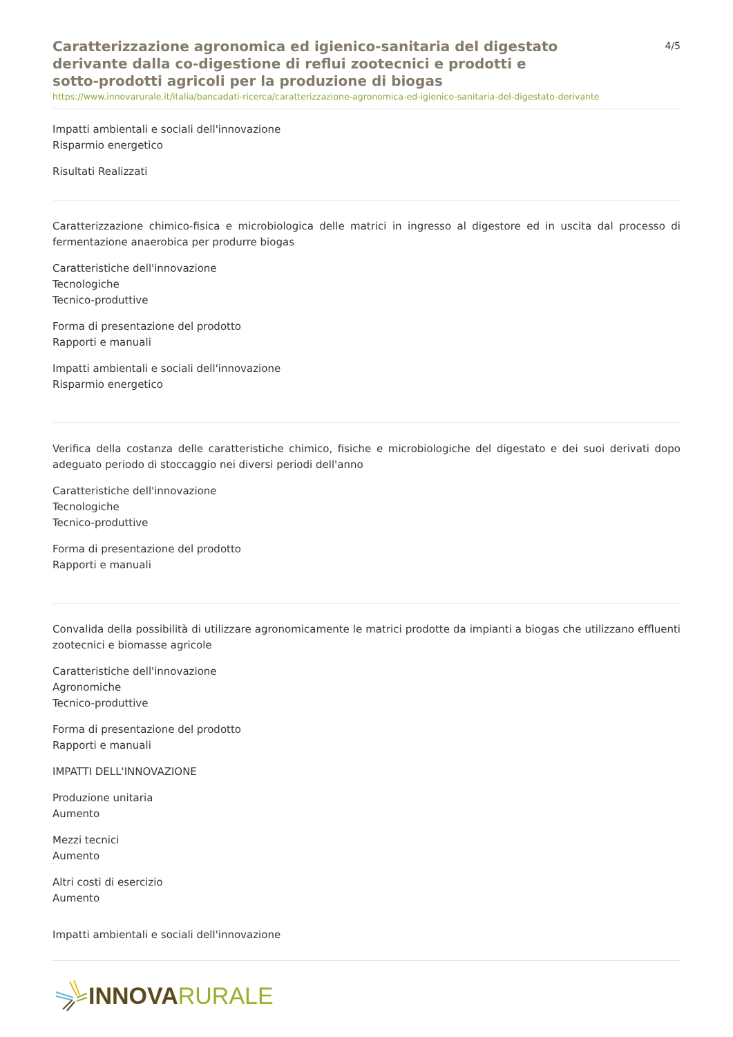Caratterizzazione agronomica ed igienico-sanitaria del digestato derivante dalla co-digestione di reflui zootecnici e prodotti e sotto-prodotti agricoli per la produzione di biogas
4/5
https://www.innovarurale.it/italia/bancadati-ricerca/caratterizzazione-agronomica-ed-igienico-sanitaria-del-digestato-derivante
Impatti ambientali e sociali dell'innovazione
Risparmio energetico
Risultati Realizzati
Caratterizzazione chimico-fisica e microbiologica delle matrici in ingresso al digestore ed in uscita dal processo di fermentazione anaerobica per produrre biogas
Caratteristiche dell'innovazione
Tecnologiche
Tecnico-produttive
Forma di presentazione del prodotto
Rapporti e manuali
Impatti ambientali e sociali dell'innovazione
Risparmio energetico
Verifica della costanza delle caratteristiche chimico, fisiche e microbiologiche del digestato e dei suoi derivati dopo adeguato periodo di stoccaggio nei diversi periodi dell'anno
Caratteristiche dell'innovazione
Tecnologiche
Tecnico-produttive
Forma di presentazione del prodotto
Rapporti e manuali
Convalida della possibilità di utilizzare agronomicamente le matrici prodotte da impianti a biogas che utilizzano effluenti zootecnici e biomasse agricole
Caratteristiche dell'innovazione
Agronomiche
Tecnico-produttive
Forma di presentazione del prodotto
Rapporti e manuali
IMPATTI DELL'INNOVAZIONE
Produzione unitaria
Aumento
Mezzi tecnici
Aumento
Altri costi di esercizio
Aumento
Impatti ambientali e sociali dell'innovazione
INNOVA RURALE